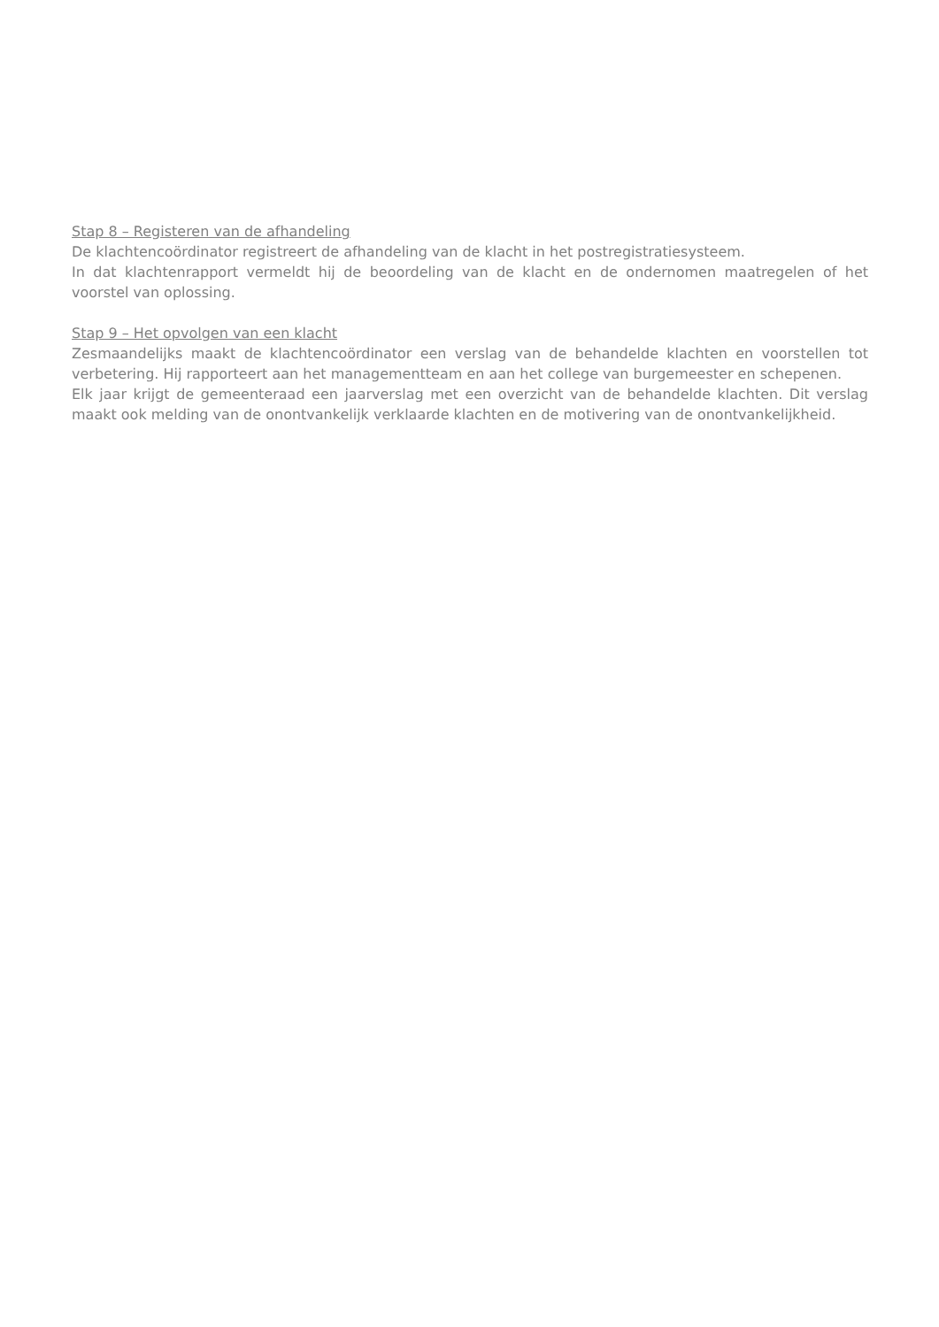Stap 8 – Registeren van de afhandeling
De klachtencoördinator registreert de afhandeling van de klacht in het postregistratiesysteem.
In dat klachtenrapport vermeldt hij de beoordeling van de klacht en de ondernomen maatregelen of het voorstel van oplossing.
Stap 9 – Het opvolgen van een klacht
Zesmaandelijks maakt de klachtencoördinator een verslag van de behandelde klachten en voorstellen tot verbetering. Hij rapporteert aan het managementteam en aan het college van burgemeester en schepenen.
Elk jaar krijgt de gemeenteraad een jaarverslag met een overzicht van de behandelde klachten. Dit verslag maakt ook melding van de onontvankelijk verklaarde klachten en de motivering van de onontvankelijkheid.